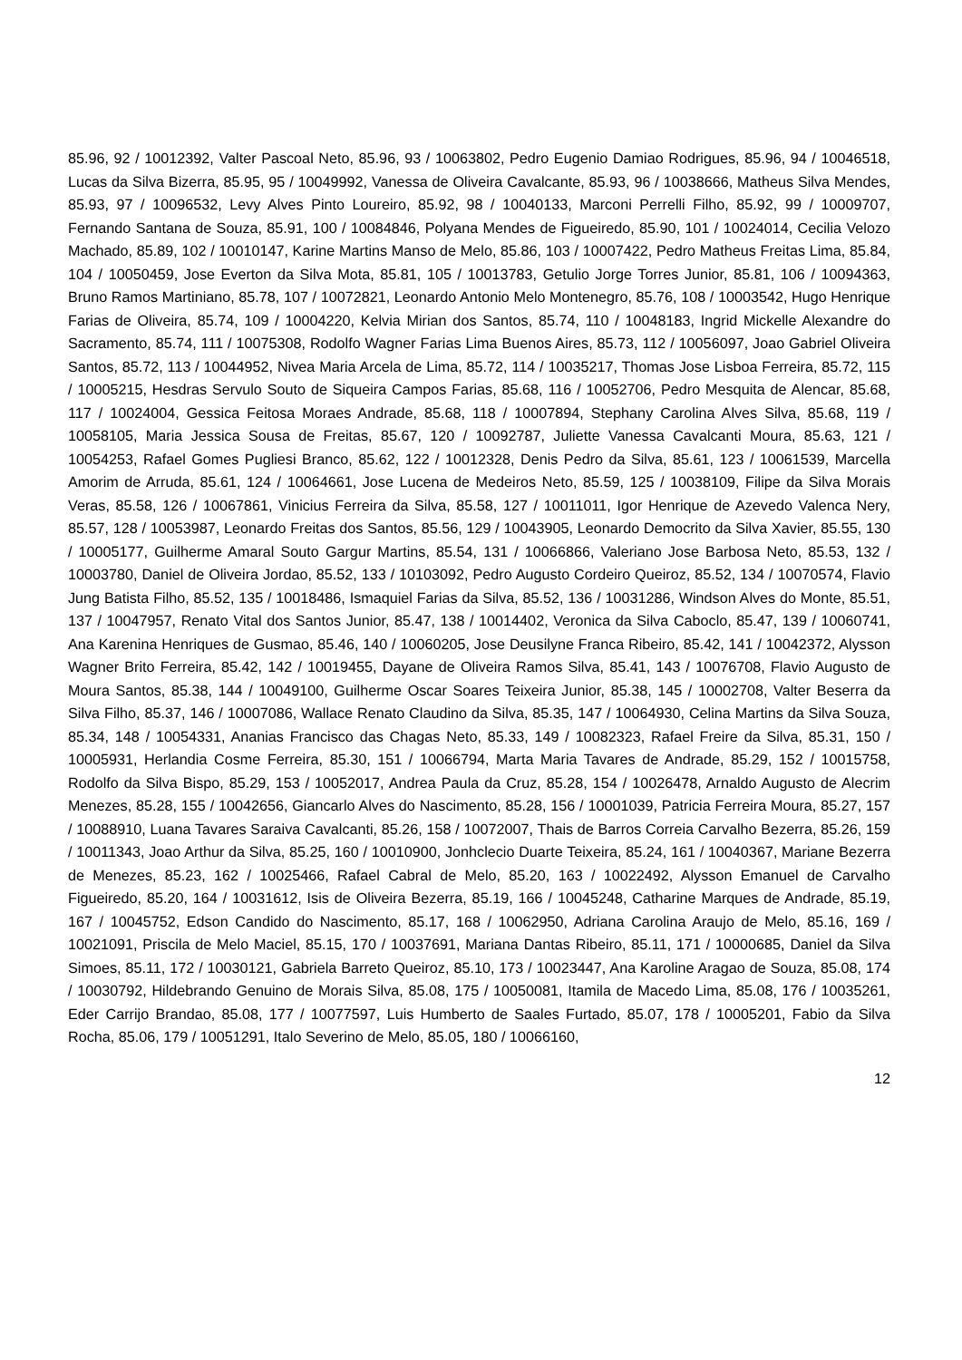85.96, 92 / 10012392, Valter Pascoal Neto, 85.96, 93 / 10063802, Pedro Eugenio Damiao Rodrigues, 85.96, 94 / 10046518, Lucas da Silva Bizerra, 85.95, 95 / 10049992, Vanessa de Oliveira Cavalcante, 85.93, 96 / 10038666, Matheus Silva Mendes, 85.93, 97 / 10096532, Levy Alves Pinto Loureiro, 85.92, 98 / 10040133, Marconi Perrelli Filho, 85.92, 99 / 10009707, Fernando Santana de Souza, 85.91, 100 / 10084846, Polyana Mendes de Figueiredo, 85.90, 101 / 10024014, Cecilia Velozo Machado, 85.89, 102 / 10010147, Karine Martins Manso de Melo, 85.86, 103 / 10007422, Pedro Matheus Freitas Lima, 85.84, 104 / 10050459, Jose Everton da Silva Mota, 85.81, 105 / 10013783, Getulio Jorge Torres Junior, 85.81, 106 / 10094363, Bruno Ramos Martiniano, 85.78, 107 / 10072821, Leonardo Antonio Melo Montenegro, 85.76, 108 / 10003542, Hugo Henrique Farias de Oliveira, 85.74, 109 / 10004220, Kelvia Mirian dos Santos, 85.74, 110 / 10048183, Ingrid Mickelle Alexandre do Sacramento, 85.74, 111 / 10075308, Rodolfo Wagner Farias Lima Buenos Aires, 85.73, 112 / 10056097, Joao Gabriel Oliveira Santos, 85.72, 113 / 10044952, Nivea Maria Arcela de Lima, 85.72, 114 / 10035217, Thomas Jose Lisboa Ferreira, 85.72, 115 / 10005215, Hesdras Servulo Souto de Siqueira Campos Farias, 85.68, 116 / 10052706, Pedro Mesquita de Alencar, 85.68, 117 / 10024004, Gessica Feitosa Moraes Andrade, 85.68, 118 / 10007894, Stephany Carolina Alves Silva, 85.68, 119 / 10058105, Maria Jessica Sousa de Freitas, 85.67, 120 / 10092787, Juliette Vanessa Cavalcanti Moura, 85.63, 121 / 10054253, Rafael Gomes Pugliesi Branco, 85.62, 122 / 10012328, Denis Pedro da Silva, 85.61, 123 / 10061539, Marcella Amorim de Arruda, 85.61, 124 / 10064661, Jose Lucena de Medeiros Neto, 85.59, 125 / 10038109, Filipe da Silva Morais Veras, 85.58, 126 / 10067861, Vinicius Ferreira da Silva, 85.58, 127 / 10011011, Igor Henrique de Azevedo Valenca Nery, 85.57, 128 / 10053987, Leonardo Freitas dos Santos, 85.56, 129 / 10043905, Leonardo Democrito da Silva Xavier, 85.55, 130 / 10005177, Guilherme Amaral Souto Gargur Martins, 85.54, 131 / 10066866, Valeriano Jose Barbosa Neto, 85.53, 132 / 10003780, Daniel de Oliveira Jordao, 85.52, 133 / 10103092, Pedro Augusto Cordeiro Queiroz, 85.52, 134 / 10070574, Flavio Jung Batista Filho, 85.52, 135 / 10018486, Ismaquiel Farias da Silva, 85.52, 136 / 10031286, Windson Alves do Monte, 85.51, 137 / 10047957, Renato Vital dos Santos Junior, 85.47, 138 / 10014402, Veronica da Silva Caboclo, 85.47, 139 / 10060741, Ana Karenina Henriques de Gusmao, 85.46, 140 / 10060205, Jose Deusilyne Franca Ribeiro, 85.42, 141 / 10042372, Alysson Wagner Brito Ferreira, 85.42, 142 / 10019455, Dayane de Oliveira Ramos Silva, 85.41, 143 / 10076708, Flavio Augusto de Moura Santos, 85.38, 144 / 10049100, Guilherme Oscar Soares Teixeira Junior, 85.38, 145 / 10002708, Valter Beserra da Silva Filho, 85.37, 146 / 10007086, Wallace Renato Claudino da Silva, 85.35, 147 / 10064930, Celina Martins da Silva Souza, 85.34, 148 / 10054331, Ananias Francisco das Chagas Neto, 85.33, 149 / 10082323, Rafael Freire da Silva, 85.31, 150 / 10005931, Herlandia Cosme Ferreira, 85.30, 151 / 10066794, Marta Maria Tavares de Andrade, 85.29, 152 / 10015758, Rodolfo da Silva Bispo, 85.29, 153 / 10052017, Andrea Paula da Cruz, 85.28, 154 / 10026478, Arnaldo Augusto de Alecrim Menezes, 85.28, 155 / 10042656, Giancarlo Alves do Nascimento, 85.28, 156 / 10001039, Patricia Ferreira Moura, 85.27, 157 / 10088910, Luana Tavares Saraiva Cavalcanti, 85.26, 158 / 10072007, Thais de Barros Correia Carvalho Bezerra, 85.26, 159 / 10011343, Joao Arthur da Silva, 85.25, 160 / 10010900, Jonhclecio Duarte Teixeira, 85.24, 161 / 10040367, Mariane Bezerra de Menezes, 85.23, 162 / 10025466, Rafael Cabral de Melo, 85.20, 163 / 10022492, Alysson Emanuel de Carvalho Figueiredo, 85.20, 164 / 10031612, Isis de Oliveira Bezerra, 85.19, 166 / 10045248, Catharine Marques de Andrade, 85.19, 167 / 10045752, Edson Candido do Nascimento, 85.17, 168 / 10062950, Adriana Carolina Araujo de Melo, 85.16, 169 / 10021091, Priscila de Melo Maciel, 85.15, 170 / 10037691, Mariana Dantas Ribeiro, 85.11, 171 / 10000685, Daniel da Silva Simoes, 85.11, 172 / 10030121, Gabriela Barreto Queiroz, 85.10, 173 / 10023447, Ana Karoline Aragao de Souza, 85.08, 174 / 10030792, Hildebrando Genuino de Morais Silva, 85.08, 175 / 10050081, Itamila de Macedo Lima, 85.08, 176 / 10035261, Eder Carrijo Brandao, 85.08, 177 / 10077597, Luis Humberto de Saales Furtado, 85.07, 178 / 10005201, Fabio da Silva Rocha, 85.06, 179 / 10051291, Italo Severino de Melo, 85.05, 180 / 10066160,
12